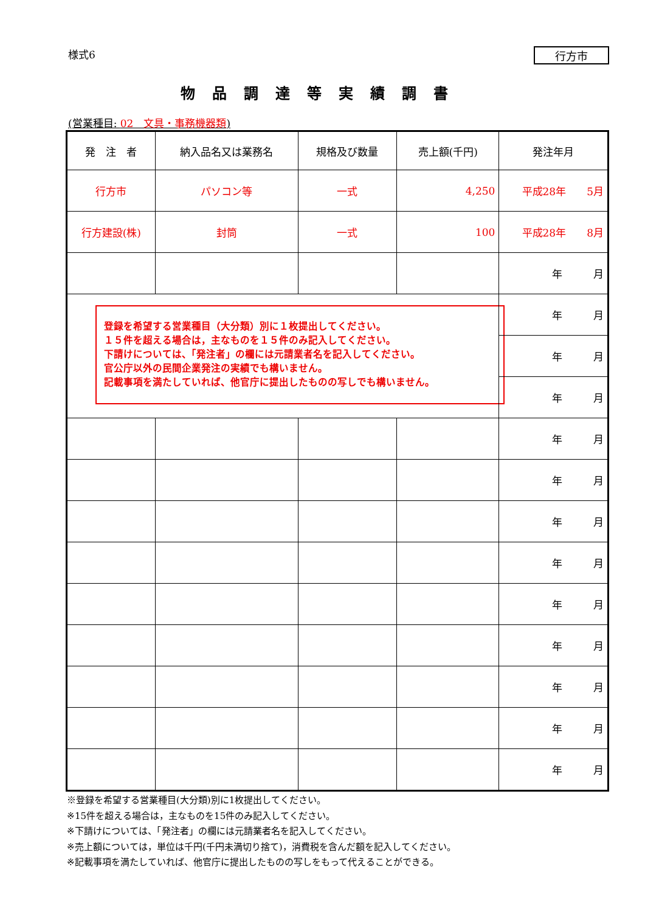様式6 行方市
物品調達等実績調書
(営業種目: 02　文具・事務機器類)
| 発 注 者 | 納入品名又は業務名 | 規格及び数量 | 売上額(千円) | 発注年月 |
| --- | --- | --- | --- | --- |
| 行方市 | パソコン等 | 一式 | 4,250 | 平成28年 5月 |
| 行方建設(株) | 封筒 | 一式 | 100 | 平成28年 8月 |
| | | | | 年 月 |
| 登録を希望する営業種目（大分類）別に１枚提出してください。 １５件を超える場合は，主なものを１５件のみ記入してください。 下請けについては、「発注者」の欄には元請業者名を記入してください。 官公庁以外の民間企業発注の実績でも構いません。 記載事項を満たしていれば、他官庁に提出したものの写しでも構いません。 | | | | 年 月 |
| | | | | 年 月 |
| | | | | 年 月 |
| | | | | 年 月 |
| | | | | 年 月 |
| | | | | 年 月 |
| | | | | 年 月 |
| | | | | 年 月 |
| | | | | 年 月 |
| | | | | 年 月 |
| | | | | 年 月 |
| | | | | 年 月 |
※登録を希望する営業種目(大分類)別に1枚提出してください。
※15件を超える場合は，主なものを15件のみ記入してください。
※下請けについては、「発注者」の欄には元請業者名を記入してください。
※売上額については，単位は千円(千円未満切り捨て)，消費税を含んだ額を記入してください。
※記載事項を満たしていれば、他官庁に提出したものの写しをもって代えることができる。